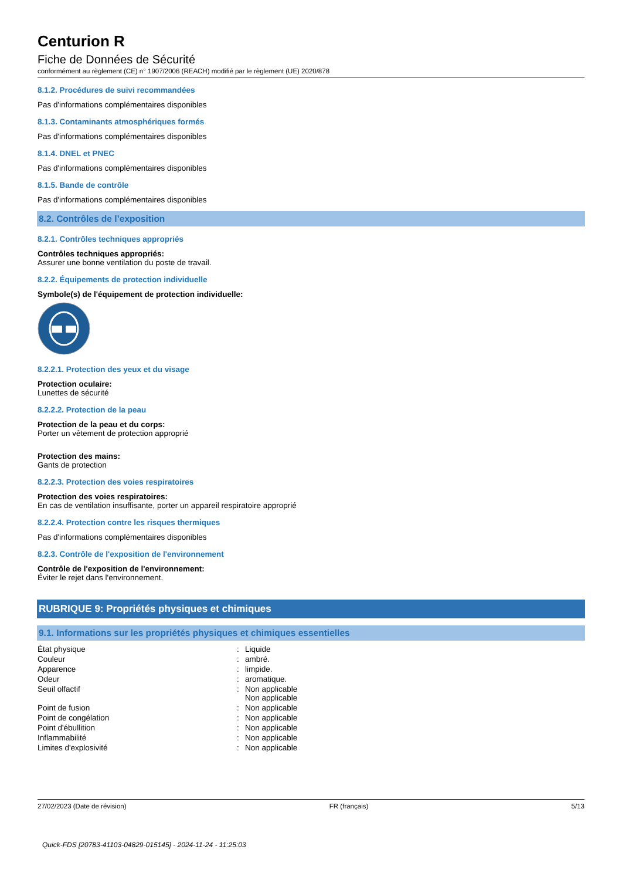Centurion R
Fiche de Données de Sécurité
conformément au règlement (CE) n° 1907/2006 (REACH) modifié par le règlement (UE) 2020/878
8.1.2. Procédures de suivi recommandées
Pas d'informations complémentaires disponibles
8.1.3. Contaminants atmosphériques formés
Pas d'informations complémentaires disponibles
8.1.4. DNEL et PNEC
Pas d'informations complémentaires disponibles
8.1.5. Bande de contrôle
Pas d'informations complémentaires disponibles
8.2. Contrôles de l’exposition
8.2.1. Contrôles techniques appropriés
Contrôles techniques appropriés:
Assurer une bonne ventilation du poste de travail.
8.2.2. Équipements de protection individuelle
Symbole(s) de l'équipement de protection individuelle:
8.2.2.1. Protection des yeux et du visage
Protection oculaire:
Lunettes de sécurité
8.2.2.2. Protection de la peau
Protection de la peau et du corps:
Porter un vêtement de protection approprié
Protection des mains:
Gants de protection
8.2.2.3. Protection des voies respiratoires
Protection des voies respiratoires:
En cas de ventilation insuffisante, porter un appareil respiratoire approprié
8.2.2.4. Protection contre les risques thermiques
Pas d'informations complémentaires disponibles
8.2.3. Contrôle de l'exposition de l'environnement
Contrôle de l'exposition de l'environnement:
Éviter le rejet dans l'environnement.
RUBRIQUE 9: Propriétés physiques et chimiques
9.1. Informations sur les propriétés physiques et chimiques essentielles
| État physique | : | Liquide |
| Couleur | : | ambré. |
| Apparence | : | limpide. |
| Odeur | : | aromatique. |
| Seuil olfactif | : | Non applicable Non applicable |
| Point de fusion | : | Non applicable |
| Point de congélation | : | Non applicable |
| Point d'ébullition | : | Non applicable |
| Inflammabilité | : | Non applicable |
| Limites d'explosivité | : | Non applicable |
27/02/2023 (Date de révision) FR (français) 5/13
Quick-FDS [20783-41103-04829-015145] - 2024-11-24 - 11:25:03